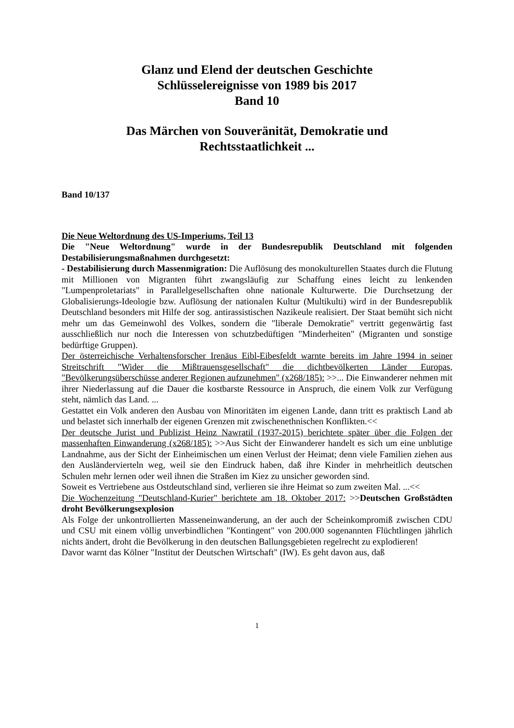Glanz und Elend der deutschen Geschichte
Schlüsselereignisse von 1989 bis 2017
Band 10
Das Märchen von Souveränität, Demokratie und
Rechtsstaatlichkeit ...
Band 10/137
Die Neue Weltordnung des US-Imperiums, Teil 13
Die "Neue Weltordnung" wurde in der Bundesrepublik Deutschland mit folgenden Destabilisierungsmaßnahmen durchgesetzt:
- Destabilisierung durch Massenmigration: Die Auflösung des monokulturellen Staates durch die Flutung mit Millionen von Migranten führt zwangsläufig zur Schaffung eines leicht zu lenkenden "Lumpenproletariats" in Parallelgesellschaften ohne nationale Kulturwerte. Die Durchsetzung der Globalisierungs-Ideologie bzw. Auflösung der nationalen Kultur (Multikulti) wird in der Bundesrepublik Deutschland besonders mit Hilfe der sog. antirassistischen Nazikeule realisiert. Der Staat bemüht sich nicht mehr um das Gemeinwohl des Volkes, sondern die "liberale Demokratie" vertritt gegenwärtig fast ausschließlich nur noch die Interessen von schutzbedüftigen "Minderheiten" (Migranten und sonstige bedürftige Gruppen).
Der österreichische Verhaltensforscher Irenäus Eibl-Eibesfeldt warnte bereits im Jahre 1994 in seiner Streitschrift "Wider die Mißtrauensgesellschaft" die dichtbevölkerten Länder Europas, "Bevölkerungsüberschüsse anderer Regionen aufzunehmen" (x268/185): >>... Die Einwanderer nehmen mit ihrer Niederlassung auf die Dauer die kostbarste Ressource in Anspruch, die einem Volk zur Verfügung steht, nämlich das Land. ...
Gestattet ein Volk anderen den Ausbau von Minoritäten im eigenen Lande, dann tritt es praktisch Land ab und belastet sich innerhalb der eigenen Grenzen mit zwischenethnischen Konflikten.<<
Der deutsche Jurist und Publizist Heinz Nawratil (1937-2015) berichtete später über die Folgen der massenhaften Einwanderung (x268/185): >>Aus Sicht der Einwanderer handelt es sich um eine unblutige Landnahme, aus der Sicht der Einheimischen um einen Verlust der Heimat; denn viele Familien ziehen aus den Ausländervierteln weg, weil sie den Eindruck haben, daß ihre Kinder in mehrheitlich deutschen Schulen mehr lernen oder weil ihnen die Straßen im Kiez zu unsicher geworden sind.
Soweit es Vertriebene aus Ostdeutschland sind, verlieren sie ihre Heimat so zum zweiten Mal. ...<<
Die Wochenzeitung "Deutschland-Kurier" berichtete am 18. Oktober 2017: >>Deutschen Großstädten droht Bevölkerungsexplosion
Als Folge der unkontrollierten Masseneinwanderung, an der auch der Scheinkompromiß zwischen CDU und CSU mit einem völlig unverbindlichen "Kontingent" von 200.000 sogenannten Flüchtlingen jährlich nichts ändert, droht die Bevölkerung in den deutschen Ballungsgebieten regelrecht zu explodieren!
Davor warnt das Kölner "Institut der Deutschen Wirtschaft" (IW). Es geht davon aus, daß
1